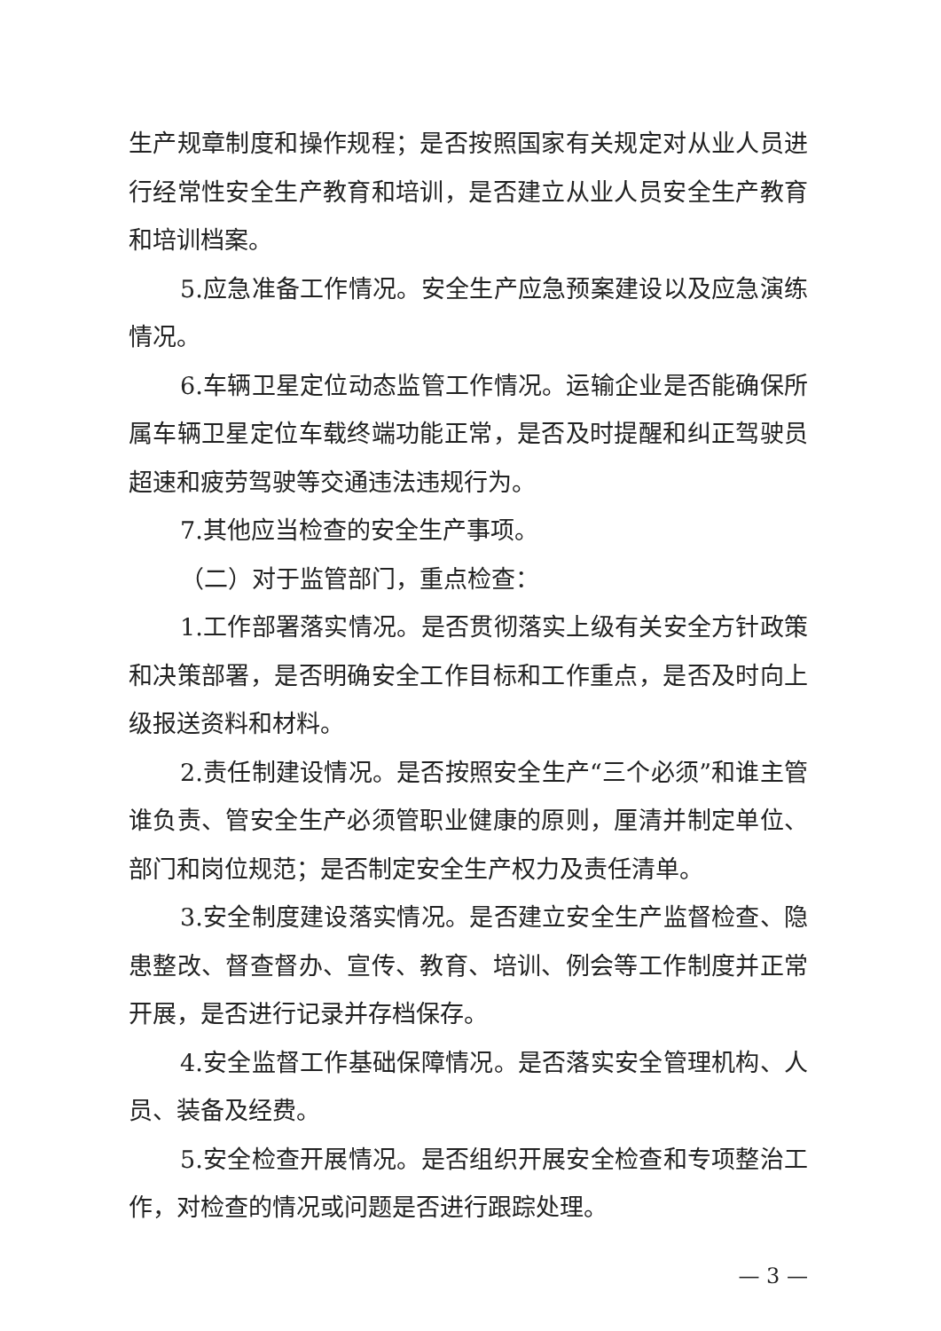生产规章制度和操作规程；是否按照国家有关规定对从业人员进行经常性安全生产教育和培训，是否建立从业人员安全生产教育和培训档案。
5.应急准备工作情况。安全生产应急预案建设以及应急演练情况。
6.车辆卫星定位动态监管工作情况。运输企业是否能确保所属车辆卫星定位车载终端功能正常，是否及时提醒和纠正驾驶员超速和疲劳驾驶等交通违法违规行为。
7.其他应当检查的安全生产事项。
（二）对于监管部门，重点检查：
1.工作部署落实情况。是否贯彻落实上级有关安全方针政策和决策部署，是否明确安全工作目标和工作重点，是否及时向上级报送资料和材料。
2.责任制建设情况。是否按照安全生产“三个必须”和谁主管谁负责、管安全生产必须管职业健康的原则，厘清并制定单位、部门和岗位规范；是否制定安全生产权力及责任清单。
3.安全制度建设落实情况。是否建立安全生产监督检查、隐患整改、督查督办、宣传、教育、培训、例会等工作制度并正常开展，是否进行记录并存档保存。
4.安全监督工作基础保障情况。是否落实安全管理机构、人员、装备及经费。
5.安全检查开展情况。是否组织开展安全检查和专项整治工作，对检查的情况或问题是否进行跟踪处理。
— 3 —